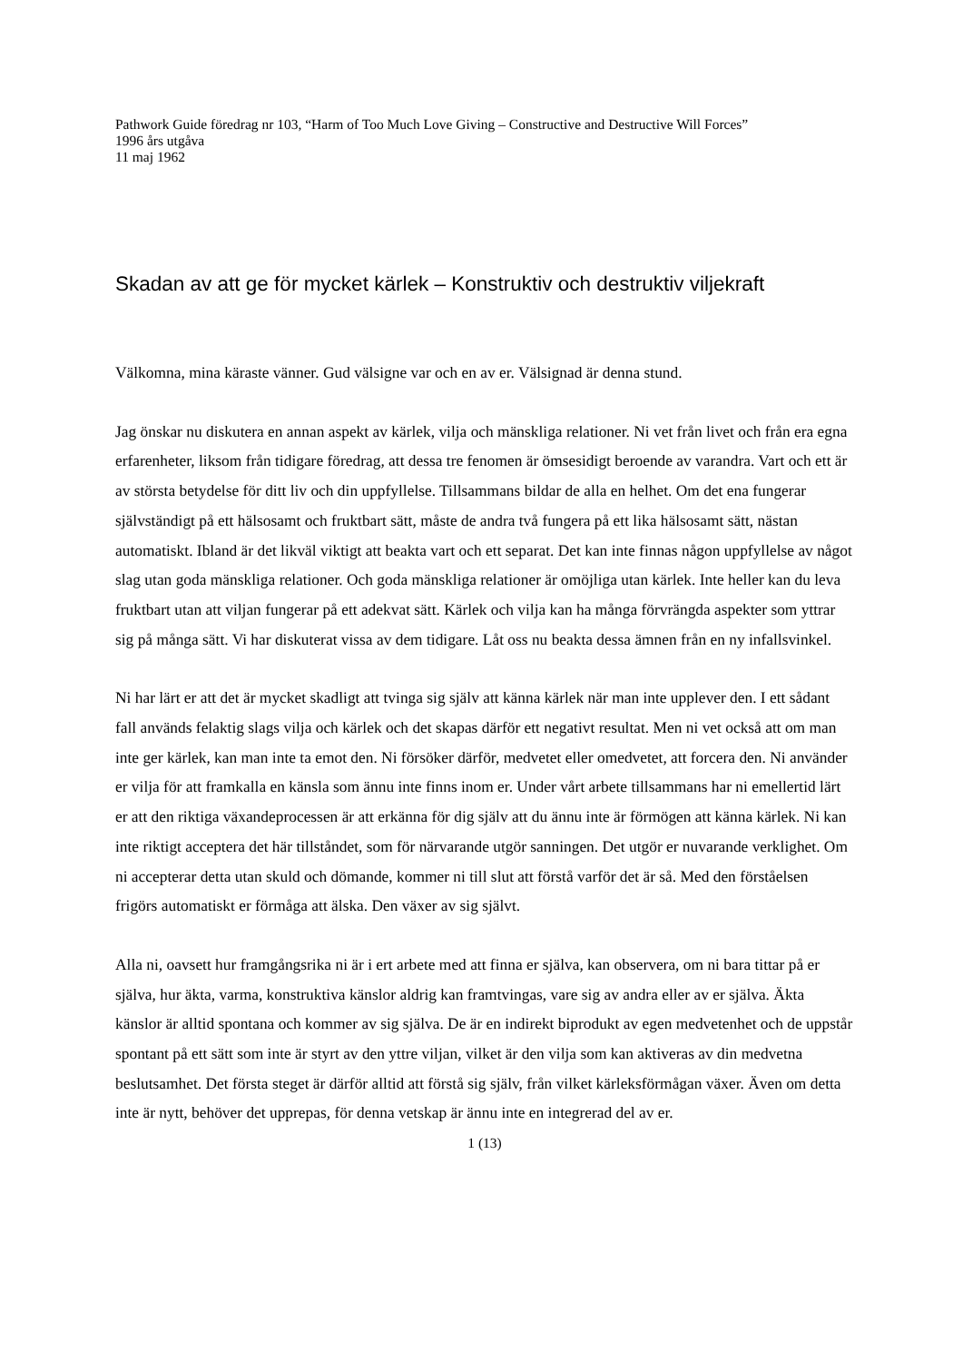Pathwork Guide föredrag nr 103, “Harm of Too Much Love Giving – Constructive and Destructive Will Forces”
1996 års utgåva
11 maj 1962
Skadan av att ge för mycket kärlek – Konstruktiv och destruktiv viljekraft
Välkomna, mina käraste vänner. Gud välsigne var och en av er. Välsignad är denna stund.
Jag önskar nu diskutera en annan aspekt av kärlek, vilja och mänskliga relationer. Ni vet från livet och från era egna erfarenheter, liksom från tidigare föredrag, att dessa tre fenomen är ömsesidigt beroende av varandra. Vart och ett är av största betydelse för ditt liv och din uppfyllelse. Tillsammans bildar de alla en helhet. Om det ena fungerar självständigt på ett hälsosamt och fruktbart sätt, måste de andra två fungera på ett lika hälsosamt sätt, nästan automatiskt. Ibland är det likväl viktigt att beakta vart och ett separat. Det kan inte finnas någon uppfyllelse av något slag utan goda mänskliga relationer. Och goda mänskliga relationer är omöjliga utan kärlek. Inte heller kan du leva fruktbart utan att viljan fungerar på ett adekvat sätt. Kärlek och vilja kan ha många förvrängda aspekter som yttrar sig på många sätt. Vi har diskuterat vissa av dem tidigare. Låt oss nu beakta dessa ämnen från en ny infallsvinkel.
Ni har lärt er att det är mycket skadligt att tvinga sig själv att känna kärlek när man inte upplever den. I ett sådant fall används felaktig slags vilja och kärlek och det skapas därför ett negativt resultat. Men ni vet också att om man inte ger kärlek, kan man inte ta emot den. Ni försöker därför, medvetet eller omedvetet, att forcera den. Ni använder er vilja för att framkalla en känsla som ännu inte finns inom er. Under vårt arbete tillsammans har ni emellertid lärt er att den riktiga växandeprocessen är att erkänna för dig själv att du ännu inte är förmögen att känna kärlek. Ni kan inte riktigt acceptera det här tillståndet, som för närvarande utgör sanningen. Det utgör er nuvarande verklighet. Om ni accepterar detta utan skuld och dömande, kommer ni till slut att förstå varför det är så. Med den förståelsen frigörs automatiskt er förmåga att älska. Den växer av sig självt.
Alla ni, oavsett hur framgångsrika ni är i ert arbete med att finna er själva, kan observera, om ni bara tittar på er själva, hur äkta, varma, konstruktiva känslor aldrig kan framtvingas, vare sig av andra eller av er själva. Äkta känslor är alltid spontana och kommer av sig själva. De är en indirekt biprodukt av egen medvetenhet och de uppstår spontant på ett sätt som inte är styrt av den yttre viljan, vilket är den vilja som kan aktiveras av din medvetna beslutsamhet. Det första steget är därför alltid att förstå sig själv, från vilket kärleksförmågan växer. Även om detta inte är nytt, behöver det upprepas, för denna vetskap är ännu inte en integrerad del av er.
1 (13)